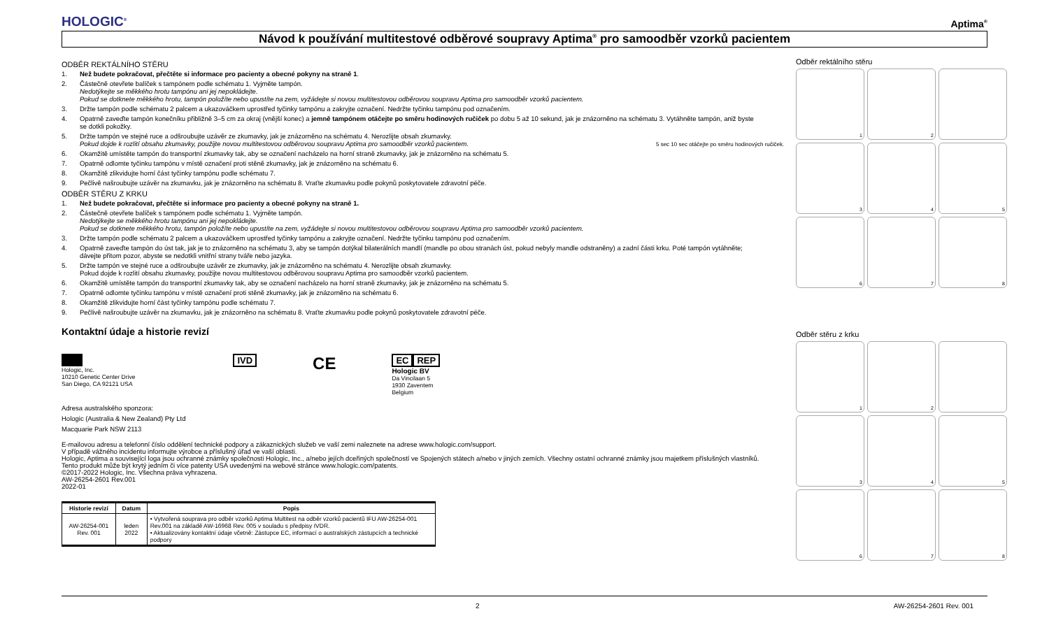HOLOGIC<sup>®</sup> Aptima<sup>®</sup>
Návod k používání multitestové odběrové soupravy Aptima<sup>®</sup> pro samoodběr vzorků pacientem
ODBĚR REKTÁLNÍHO STĚRU
1. Než budete pokračovat, přečtěte si informace pro pacienty a obecné pokyny na straně 1.
2. Částečně otevřete balíček s tampónem podle schématu 1. Vyjměte tampón.
Nedotýkejte se měkkého hrotu tampónu ani jej nepokládejte.
Pokud se dotknete měkkého hrotu, tampón položíte nebo upustíte na zem, vyžádejte si novou multitestovou odběrovou soupravu Aptima pro samoodběr vzorků pacientem.
3. Držte tampón podle schématu 2 palcem a ukazováčkem uprostřed tyčinky tampónu a zakryjte označení. Nedržte tyčinku tampónu pod označením.
4. Opatrně zaveďte tampón konečníku přibližně 3–5 cm za okraj (vnější konec) a jemně tampónem otáčejte po směru hodinových ručiček po dobu 5 až 10 sekund, jak je znázorněno na schématu 3. Vytáhněte tampón, aniž byste se dotkli pokožky.
5. Držte tampón ve stejné ruce a odšroubujte uzávěr ze zkumavky, jak je znázorněno na schématu 4. Nerozlijte obsah zkumavky.
Pokud dojde k rozlití obsahu zkumavky, použijte novou multitestovou odběrovou soupravu Aptima pro samoodběr vzorků pacientem.
6. Okamžitě umístěte tampón do transportní zkumavky tak, aby se označení nacházelo na horní straně zkumavky, jak je znázorněno na schématu 5.
7. Opatrně odlomte tyčinku tampónu v místě označení proti stěně zkumavky, jak je znázorněno na schématu 6.
8. Okamžitě zlikvidujte horní část tyčinky tampónu podle schématu 7.
9. Pečlivě našroubujte uzávěr na zkumavku, jak je znázorněno na schématu 8. Vraťte zkumavku podle pokynů poskytovatele zdravotní péče.
ODBĚR STĚRU Z KRKU
1. Než budete pokračovat, přečtěte si informace pro pacienty a obecné pokyny na straně 1.
2. Částečně otevřete balíček s tampónem podle schématu 1. Vyjměte tampón.
Nedotýkejte se měkkého hrotu tampónu ani jej nepokládejte.
Pokud se dotknete měkkého hrotu, tampón položíte nebo upustíte na zem, vyžádejte si novou multitestovou odběrovou soupravu Aptima pro samoodběr vzorků pacientem.
3. Držte tampón podle schématu 2 palcem a ukazováčkem uprostřed tyčinky tampónu a zakryjte označení. Nedržte tyčinku tampónu pod označením.
4. Opatrně zaveďte tampón do úst tak, jak je to znázorněno na schématu 3, aby se tampón dotýkal bilaterálních mandlí (mandle po obou stranách úst, pokud nebyly mandle odstraněny) a zadní části krku. Poté tampón vytáhněte; dávejte přitom pozor, abyste se nedotkli vnitřní strany tváře nebo jazyka.
5. Držte tampón ve stejné ruce a odšroubujte uzávěr ze zkumavky, jak je znázorněno na schématu 4. Nerozlijte obsah zkumavky.
Pokud dojde k rozlití obsahu zkumavky, použijte novou multitestovou odběrovou soupravu Aptima pro samoodběr vzorků pacientem.
6. Okamžitě umístěte tampón do transportní zkumavky tak, aby se označení nacházelo na horní straně zkumavky, jak je znázorněno na schématu 5.
7. Opatrně odlomte tyčinku tampónu v místě označení proti stěně zkumavky, jak je znázorněno na schématu 6.
8. Okamžitě zlikvidujte horní část tyčinky tampónu podle schématu 7.
9. Pečlivě našroubujte uzávěr na zkumavku, jak je znázorněno na schématu 8. Vraťte zkumavku podle pokynů poskytovatele zdravotní péče.
Kontaktní údaje a historie revizí
Hologic, Inc.
10210 Genetic Center Drive
San Diego, CA 92121 USA
IVD
CE
EC REP
Hologic BV
Da Vincilaan 5
1930 Zaventem
Belgium
Adresa australského sponzora:
Hologic (Australia & New Zealand) Pty Ltd
Macquarie Park NSW 2113
E-mailovou adresu a telefonní číslo oddělení technické podpory a zákaznických služeb ve vaší zemi naleznete na adrese www.hologic.com/support.
V případě vážného incidentu informujte výrobce a příslušný úřad ve vaší oblasti.
Hologic, Aptima a související loga jsou ochranné známky společnosti Hologic, Inc., a/nebo jejích dceřiných společností ve Spojených státech a/nebo v jiných zemích. Všechny ostatní ochranné známky jsou majetkem příslušných vlastníků.
Tento produkt může být krytý jedním či více patenty USA uvedenými na webové stránce www.hologic.com/patents.
©2017-2022 Hologic, Inc. Všechna práva vyhrazena.
AW-26254-2601 Rev.001
2022-01
| Historie revizí | Datum | Popis |
| --- | --- | --- |
| AW-26254-001 Rev. 001 | leden 2022 | • Vytvořená souprava pro odběr vzorků Aptima Multitest na odběr vzorků pacientů IFU AW-26254-001 Rev.001 na základě AW-16968 Rev. 005 v souladu s předpisy IVDR. • Aktualizovány kontaktní údaje včetně: Zástupce EC, informací o australských zástupcích a technické podpory |
5 sec 10 sec otáčejte po směru hodinových ručiček.
Odběr rektálního stěru
1
2
3
4
5
6
7
8
Odběr stěru z krku
1
2
3
4
5
6
7
8
2 AW-26254-2601 Rev. 001